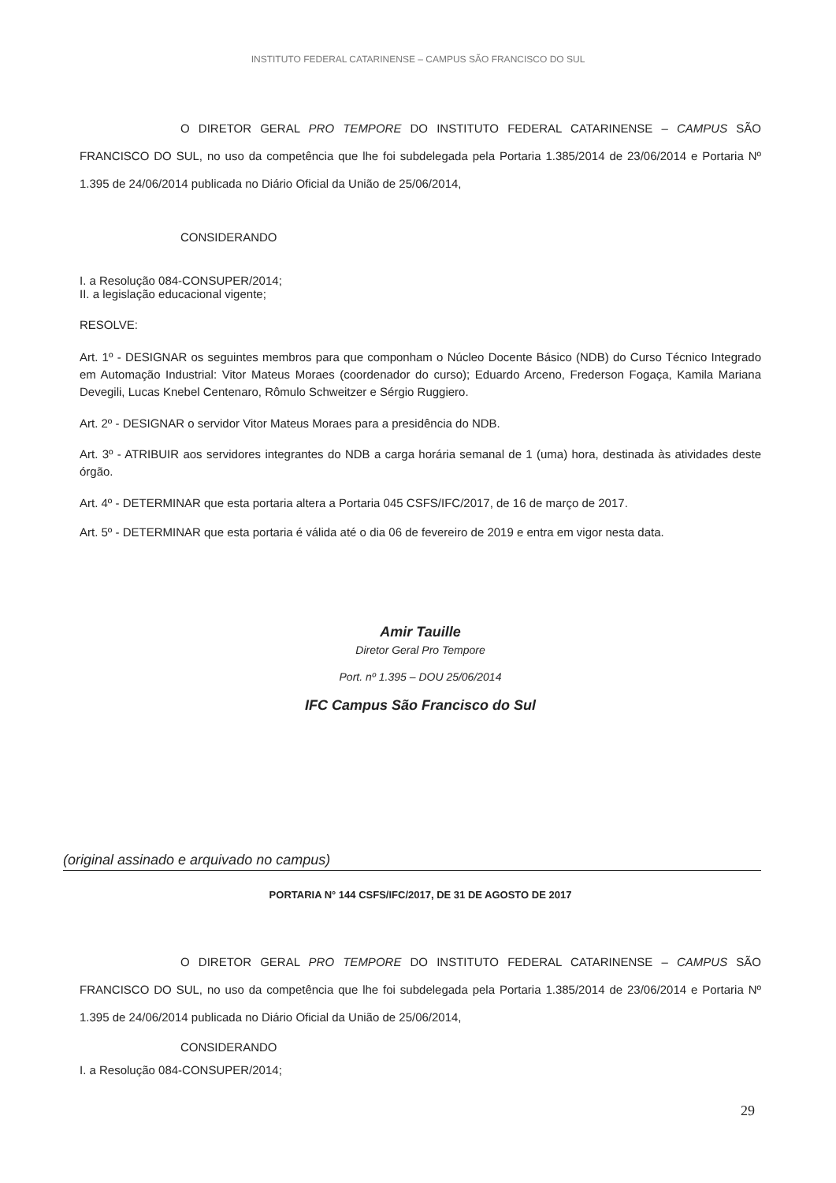INSTITUTO FEDERAL CATARINENSE – CAMPUS SÃO FRANCISCO DO SUL
O DIRETOR GERAL PRO TEMPORE DO INSTITUTO FEDERAL CATARINENSE – CAMPUS SÃO FRANCISCO DO SUL, no uso da competência que lhe foi subdelegada pela Portaria 1.385/2014 de 23/06/2014 e Portaria Nº 1.395 de 24/06/2014 publicada no Diário Oficial da União de 25/06/2014,
CONSIDERANDO
I. a Resolução 084-CONSUPER/2014;
II. a legislação educacional vigente;
RESOLVE:
Art. 1º - DESIGNAR os seguintes membros para que componham o Núcleo Docente Básico (NDB) do Curso Técnico Integrado em Automação Industrial: Vitor Mateus Moraes (coordenador do curso); Eduardo Arceno, Frederson Fogaça, Kamila Mariana Devegili, Lucas Knebel Centenaro, Rômulo Schweitzer e Sérgio Ruggiero.
Art. 2º - DESIGNAR o servidor Vitor Mateus Moraes para a presidência do NDB.
Art. 3º - ATRIBUIR aos servidores integrantes do NDB a carga horária semanal de 1 (uma) hora, destinada às atividades deste órgão.
Art. 4º - DETERMINAR que esta portaria altera a Portaria 045 CSFS/IFC/2017, de 16 de março de 2017.
Art. 5º - DETERMINAR que esta portaria é válida até o dia 06 de fevereiro de 2019 e entra em vigor nesta data.
Amir Tauille
Diretor Geral Pro Tempore
Port. nº 1.395 – DOU 25/06/2014
IFC Campus São Francisco do Sul
(original assinado e arquivado no campus)
PORTARIA N° 144 CSFS/IFC/2017, DE 31 DE AGOSTO DE 2017
O DIRETOR GERAL PRO TEMPORE DO INSTITUTO FEDERAL CATARINENSE – CAMPUS SÃO FRANCISCO DO SUL, no uso da competência que lhe foi subdelegada pela Portaria 1.385/2014 de 23/06/2014 e Portaria Nº 1.395 de 24/06/2014 publicada no Diário Oficial da União de 25/06/2014,
CONSIDERANDO
I. a Resolução 084-CONSUPER/2014;
29